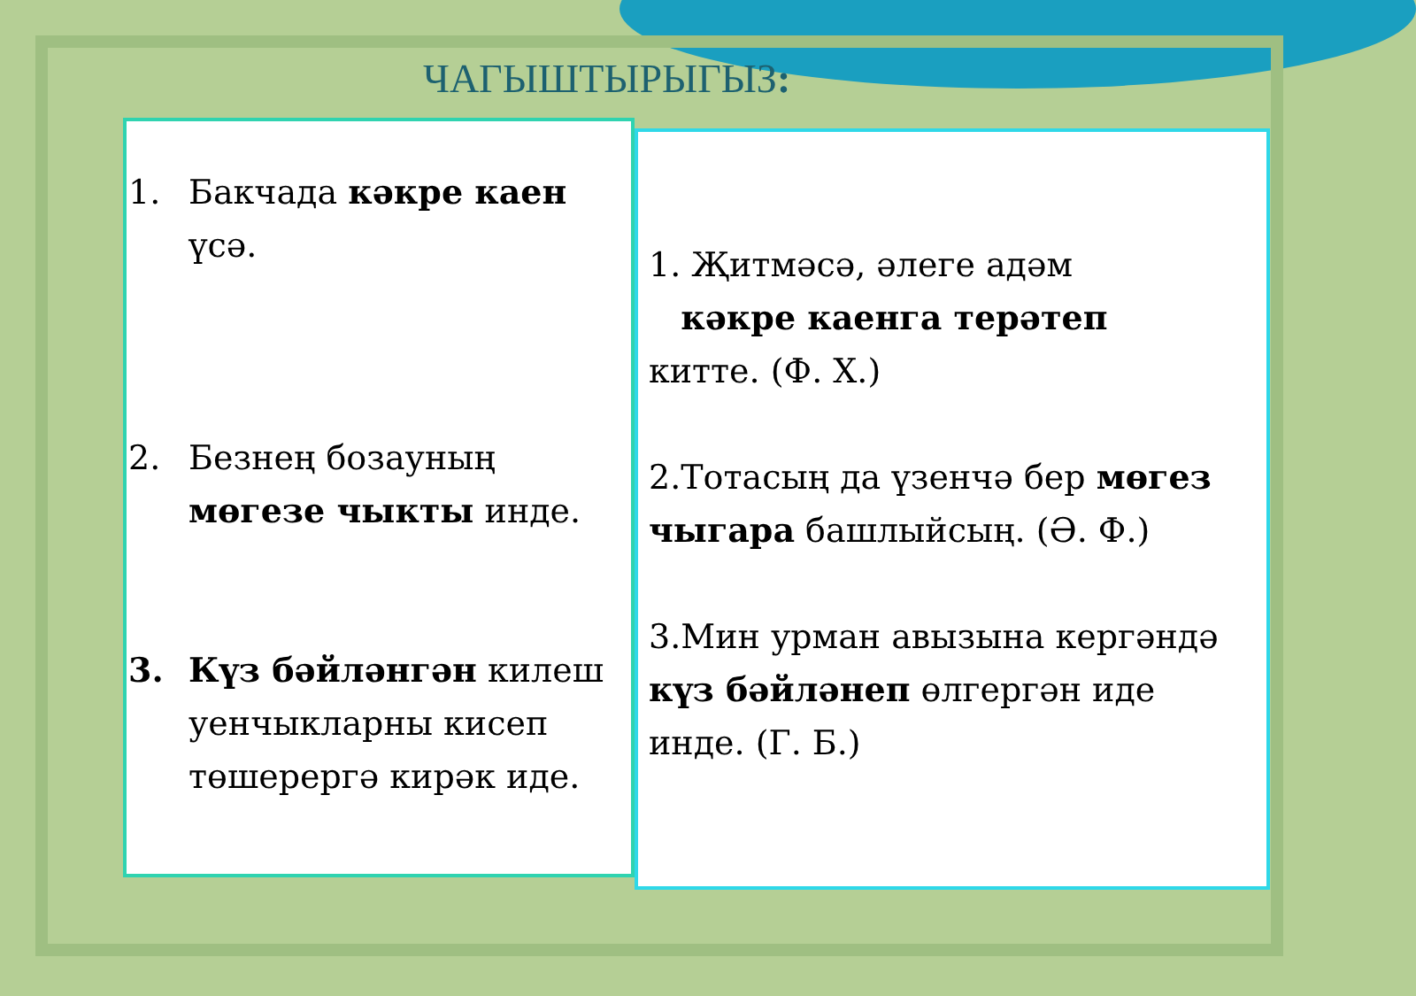ЧАГЫШТЫРЫГЫЗ:
1. Бакчада кәкре каен үсә.
2. Безнең бозауның мөгезе чыкты инде.
3. Күз бәйләнгән килеш уенчыкларны кисеп төшерергә кирәк иде.
1. Җитмәсә, әлеге адәм
кәкре каенга терәтеп
китте. (Ф. Х.)
2.Тотасың да үзенчә бер мөгез чыгара башлыйсың. (Ә. Ф.)
3.Мин урман авызына кергәндә күз бәйләнеп өлгергән иде инде. (Г. Б.)